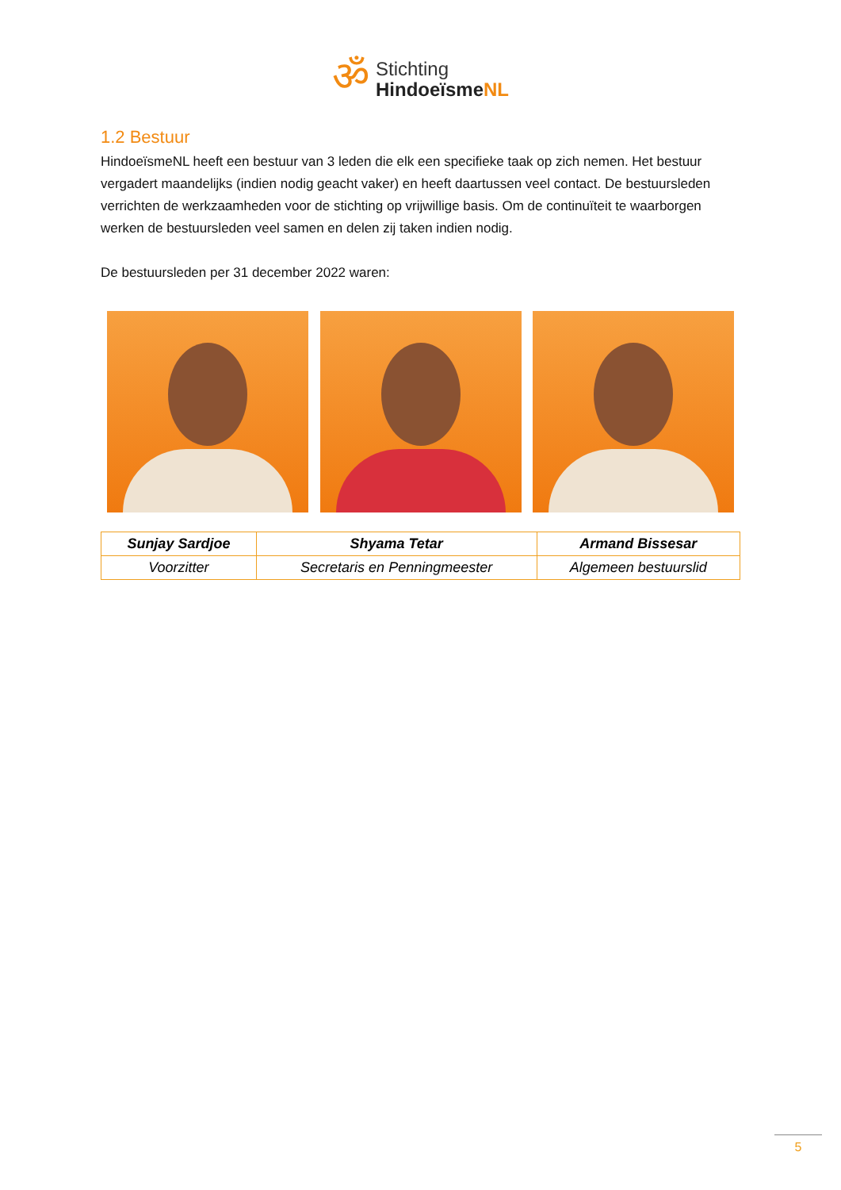ॐ
Stichting
HindoeïsmeNL
1.2 Bestuur
HindoeïsmeNL heeft een bestuur van 3 leden die elk een specifieke taak op zich nemen. Het bestuur vergadert maandelijks (indien nodig geacht vaker) en heeft daartussen veel contact. De bestuursleden verrichten de werkzaamheden voor de stichting op vrijwillige basis. Om de continuïteit te waarborgen werken de bestuursleden veel samen en delen zij taken indien nodig.
De bestuursleden per 31 december 2022 waren:
| Sunjay Sardjoe | Shyama Tetar | Armand Bissesar |
| --- | --- | --- |
| Voorzitter | Secretaris en Penningmeester | Algemeen bestuurslid |
5